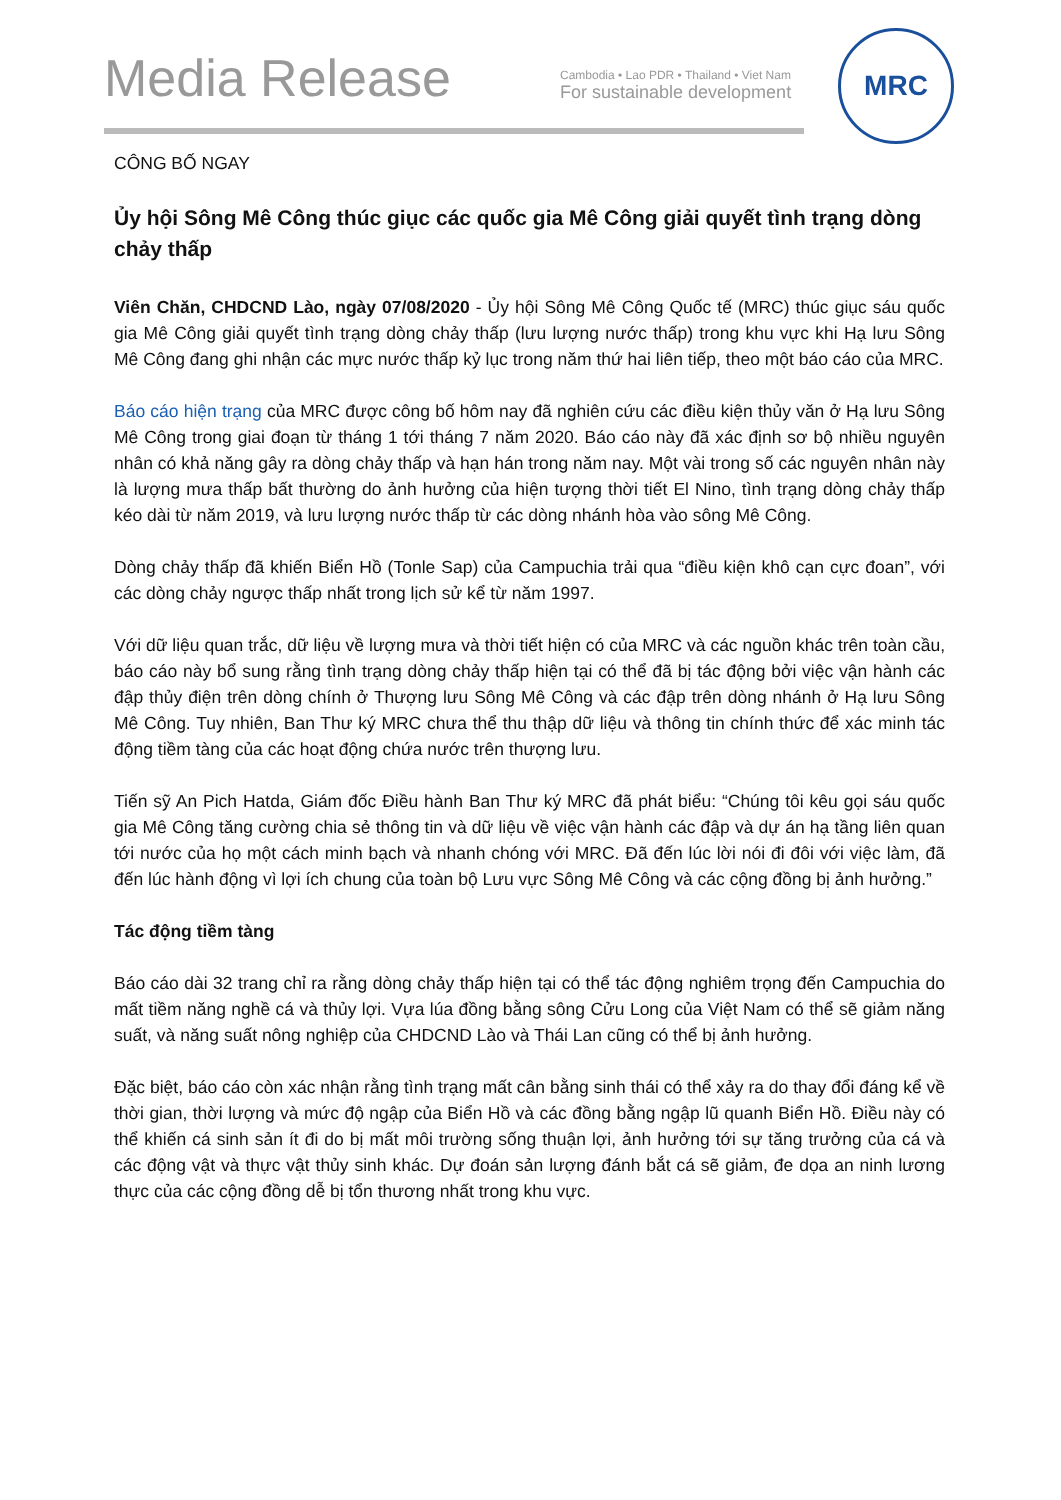Media Release
Cambodia • Lao PDR • Thailand • Viet Nam
For sustainable development
MRC
CÔNG BỐ NGAY
Ủy hội Sông Mê Công thúc giục các quốc gia Mê Công giải quyết tình trạng dòng chảy thấp
Viên Chăn, CHDCND Lào, ngày 07/08/2020 - Ủy hội Sông Mê Công Quốc tế (MRC) thúc giục sáu quốc gia Mê Công giải quyết tình trạng dòng chảy thấp (lưu lượng nước thấp) trong khu vực khi Hạ lưu Sông Mê Công đang ghi nhận các mực nước thấp kỷ lục trong năm thứ hai liên tiếp, theo một báo cáo của MRC.
Báo cáo hiện trạng của MRC được công bố hôm nay đã nghiên cứu các điều kiện thủy văn ở Hạ lưu Sông Mê Công trong giai đoạn từ tháng 1 tới tháng 7 năm 2020. Báo cáo này đã xác định sơ bộ nhiều nguyên nhân có khả năng gây ra dòng chảy thấp và hạn hán trong năm nay. Một vài trong số các nguyên nhân này là lượng mưa thấp bất thường do ảnh hưởng của hiện tượng thời tiết El Nino, tình trạng dòng chảy thấp kéo dài từ năm 2019, và lưu lượng nước thấp từ các dòng nhánh hòa vào sông Mê Công.
Dòng chảy thấp đã khiến Biển Hồ (Tonle Sap) của Campuchia trải qua “điều kiện khô cạn cực đoan”, với các dòng chảy ngược thấp nhất trong lịch sử kể từ năm 1997.
Với dữ liệu quan trắc, dữ liệu về lượng mưa và thời tiết hiện có của MRC và các nguồn khác trên toàn cầu, báo cáo này bổ sung rằng tình trạng dòng chảy thấp hiện tại có thể đã bị tác động bởi việc vận hành các đập thủy điện trên dòng chính ở Thượng lưu Sông Mê Công và các đập trên dòng nhánh ở Hạ lưu Sông Mê Công. Tuy nhiên, Ban Thư ký MRC chưa thể thu thập dữ liệu và thông tin chính thức để xác minh tác động tiềm tàng của các hoạt động chứa nước trên thượng lưu.
Tiến sỹ An Pich Hatda, Giám đốc Điều hành Ban Thư ký MRC đã phát biểu: “Chúng tôi kêu gọi sáu quốc gia Mê Công tăng cường chia sẻ thông tin và dữ liệu về việc vận hành các đập và dự án hạ tầng liên quan tới nước của họ một cách minh bạch và nhanh chóng với MRC. Đã đến lúc lời nói đi đôi với việc làm, đã đến lúc hành động vì lợi ích chung của toàn bộ Lưu vực Sông Mê Công và các cộng đồng bị ảnh hưởng.”
Tác động tiềm tàng
Báo cáo dài 32 trang chỉ ra rằng dòng chảy thấp hiện tại có thể tác động nghiêm trọng đến Campuchia do mất tiềm năng nghề cá và thủy lợi. Vựa lúa đồng bằng sông Cửu Long của Việt Nam có thể sẽ giảm năng suất, và năng suất nông nghiệp của CHDCND Lào và Thái Lan cũng có thể bị ảnh hưởng.
Đặc biệt, báo cáo còn xác nhận rằng tình trạng mất cân bằng sinh thái có thể xảy ra do thay đổi đáng kể về thời gian, thời lượng và mức độ ngập của Biển Hồ và các đồng bằng ngập lũ quanh Biển Hồ. Điều này có thể khiến cá sinh sản ít đi do bị mất môi trường sống thuận lợi, ảnh hưởng tới sự tăng trưởng của cá và các động vật và thực vật thủy sinh khác. Dự đoán sản lượng đánh bắt cá sẽ giảm, đe dọa an ninh lương thực của các cộng đồng dễ bị tổn thương nhất trong khu vực.